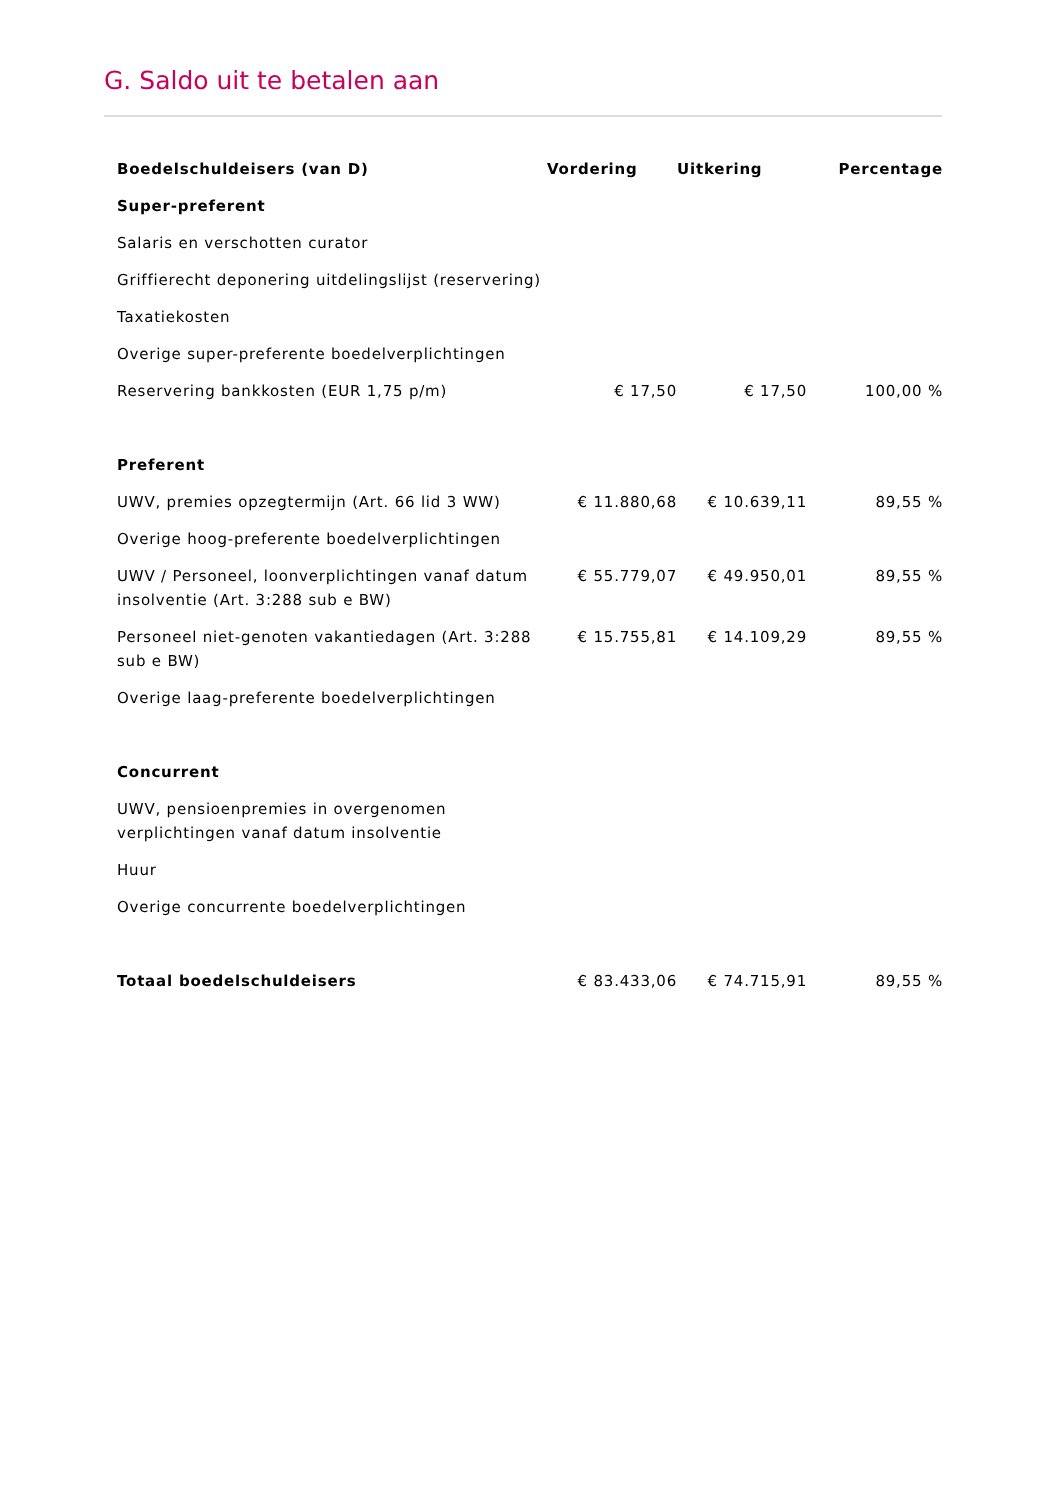G. Saldo uit te betalen aan
| Boedelschuldeisers (van D) | Vordering | Uitkering | Percentage |
| --- | --- | --- | --- |
| Super-preferent | | | |
| Salaris en verschotten curator | | | |
| Griffierecht deponering uitdelingslijst (reservering) | | | |
| Taxatiekosten | | | |
| Overige super-preferente boedelverplichtingen | | | |
| Reservering bankkosten (EUR 1,75 p/m) | € 17,50 | € 17,50 | 100,00 % |
| Preferent | | | |
| UWV, premies opzegtermijn (Art. 66 lid 3 WW) | € 11.880,68 | € 10.639,11 | 89,55 % |
| Overige hoog-preferente boedelverplichtingen | | | |
| UWV / Personeel, loonverplichtingen vanaf datum insolventie (Art. 3:288 sub e BW) | € 55.779,07 | € 49.950,01 | 89,55 % |
| Personeel niet-genoten vakantiedagen (Art. 3:288 sub e BW) | € 15.755,81 | € 14.109,29 | 89,55 % |
| Overige laag-preferente boedelverplichtingen | | | |
| Concurrent | | | |
| UWV, pensioenpremies in overgenomen verplichtingen vanaf datum insolventie | | | |
| Huur | | | |
| Overige concurrente boedelverplichtingen | | | |
| Totaal boedelschuldeisers | € 83.433,06 | € 74.715,91 | 89,55 % |